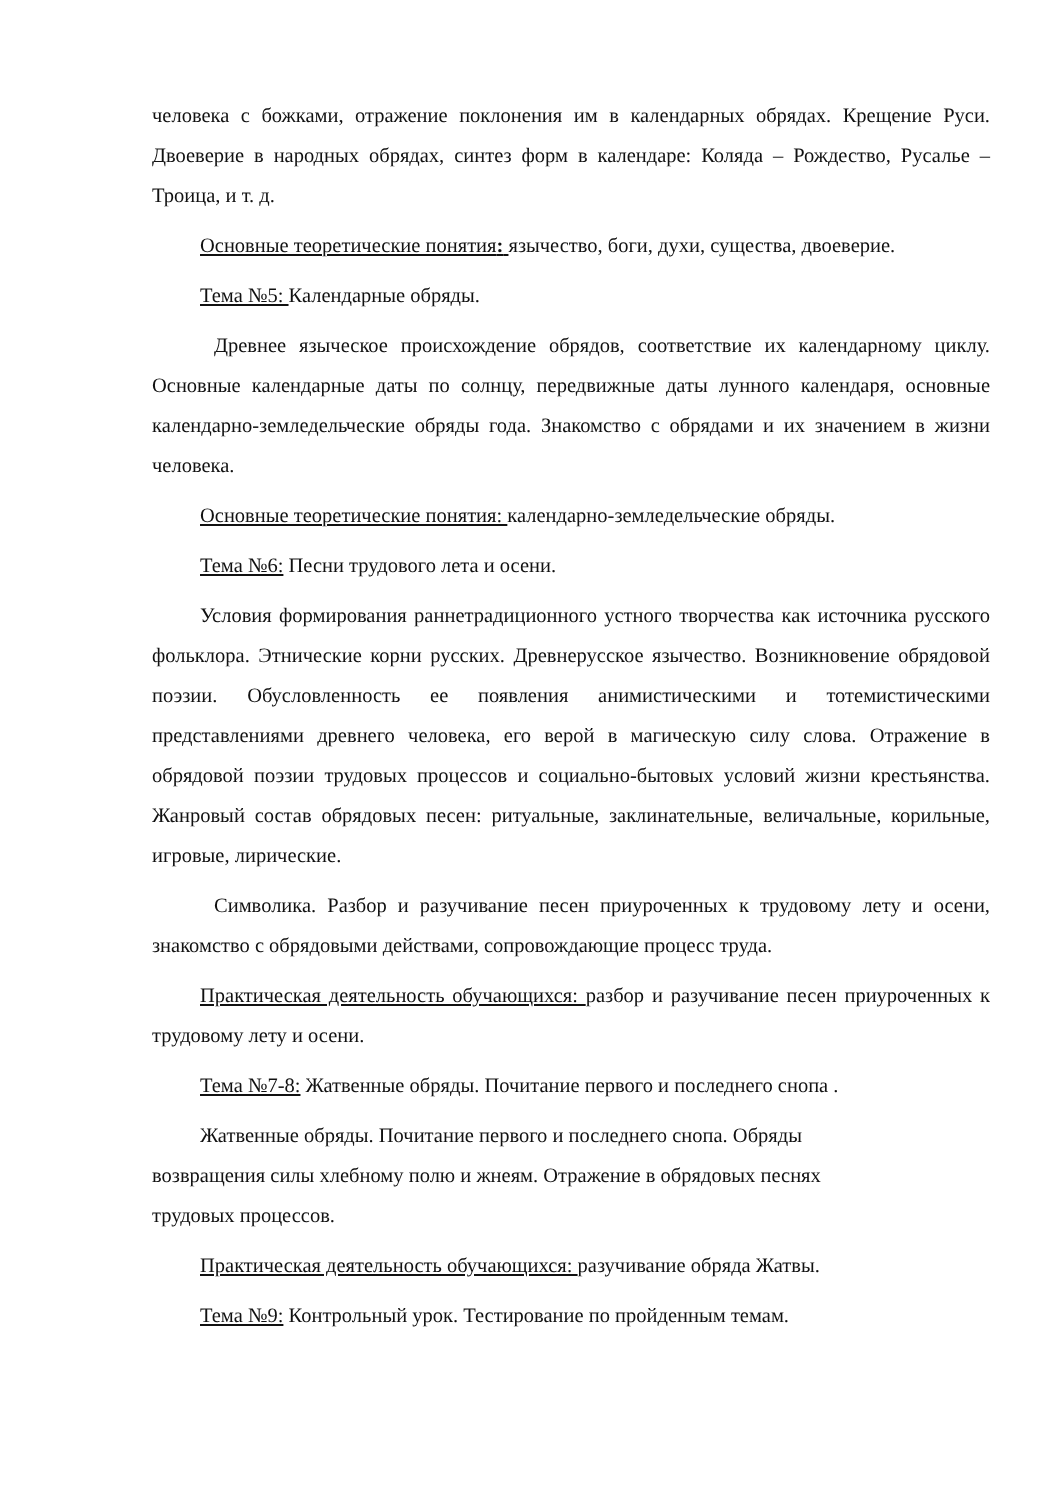человека с божками, отражение поклонения им в календарных обрядах. Крещение Руси. Двоеверие в народных обрядах, синтез форм в календаре: Коляда – Рождество, Русалье – Троица, и т. д.
Основные теоретические понятия: язычество, боги, духи, существа, двоеверие.
Тема №5: Календарные обряды.
Древнее языческое происхождение обрядов, соответствие их календарному циклу. Основные календарные даты по солнцу, передвижные даты лунного календаря, основные календарно-земледельческие обряды года. Знакомство с обрядами и их значением в жизни человека.
Основные теоретические понятия: календарно-земледельческие обряды.
Тема №6: Песни трудового лета и осени.
Условия формирования раннетрадиционного устного творчества как источника русского фольклора. Этнические корни русских. Древнерусское язычество. Возникновение обрядовой поэзии. Обусловленность ее появления анимистическими и тотемистическими представлениями древнего человека, его верой в магическую силу слова. Отражение в обрядовой поэзии трудовых процессов и социально-бытовых условий жизни крестьянства. Жанровый состав обрядовых песен: ритуальные, заклинательные, величальные, корильные, игровые, лирические.
Символика. Разбор и разучивание песен приуроченных к трудовому лету и осени, знакомство с обрядовыми действами, сопровождающие процесс труда.
Практическая деятельность обучающихся: разбор и разучивание песен приуроченных к трудовому лету и осени.
Тема №7-8: Жатвенные обряды. Почитание первого и последнего снопа .
Жатвенные обряды. Почитание первого и последнего снопа. Обряды возвращения силы хлебному полю и жнеям. Отражение в обрядовых песнях трудовых процессов.
Практическая деятельность обучающихся: разучивание обряда Жатвы.
Тема №9: Контрольный урок. Тестирование по пройденным темам.